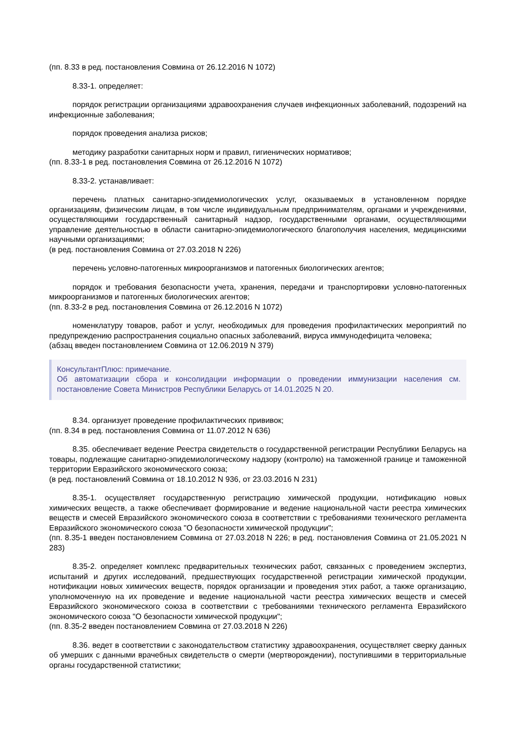(пп. 8.33 в ред. постановления Совмина от 26.12.2016 N 1072)
8.33-1. определяет:
порядок регистрации организациями здравоохранения случаев инфекционных заболеваний, подозрений на инфекционные заболевания;
порядок проведения анализа рисков;
методику разработки санитарных норм и правил, гигиенических нормативов;
(пп. 8.33-1 в ред. постановления Совмина от 26.12.2016 N 1072)
8.33-2. устанавливает:
перечень платных санитарно-эпидемиологических услуг, оказываемых в установленном порядке организациям, физическим лицам, в том числе индивидуальным предпринимателям, органами и учреждениями, осуществляющими государственный санитарный надзор, государственными органами, осуществляющими управление деятельностью в области санитарно-эпидемиологического благополучия населения, медицинскими научными организациями;
(в ред. постановления Совмина от 27.03.2018 N 226)
перечень условно-патогенных микроорганизмов и патогенных биологических агентов;
порядок и требования безопасности учета, хранения, передачи и транспортировки условно-патогенных микроорганизмов и патогенных биологических агентов;
(пп. 8.33-2 в ред. постановления Совмина от 26.12.2016 N 1072)
номенклатуру товаров, работ и услуг, необходимых для проведения профилактических мероприятий по предупреждению распространения социально опасных заболеваний, вируса иммунодефицита человека;
(абзац введен постановлением Совмина от 12.06.2019 N 379)
КонсультантПлюс: примечание.
Об автоматизации сбора и консолидации информации о проведении иммунизации населения см. постановление Совета Министров Республики Беларусь от 14.01.2025 N 20.
8.34. организует проведение профилактических прививок;
(пп. 8.34 в ред. постановления Совмина от 11.07.2012 N 636)
8.35. обеспечивает ведение Реестра свидетельств о государственной регистрации Республики Беларусь на товары, подлежащие санитарно-эпидемиологическому надзору (контролю) на таможенной границе и таможенной территории Евразийского экономического союза;
(в ред. постановлений Совмина от 18.10.2012 N 936, от 23.03.2016 N 231)
8.35-1. осуществляет государственную регистрацию химической продукции, нотификацию новых химических веществ, а также обеспечивает формирование и ведение национальной части реестра химических веществ и смесей Евразийского экономического союза в соответствии с требованиями технического регламента Евразийского экономического союза "О безопасности химической продукции";
(пп. 8.35-1 введен постановлением Совмина от 27.03.2018 N 226; в ред. постановления Совмина от 21.05.2021 N 283)
8.35-2. определяет комплекс предварительных технических работ, связанных с проведением экспертиз, испытаний и других исследований, предшествующих государственной регистрации химической продукции, нотификации новых химических веществ, порядок организации и проведения этих работ, а также организацию, уполномоченную на их проведение и ведение национальной части реестра химических веществ и смесей Евразийского экономического союза в соответствии с требованиями технического регламента Евразийского экономического союза "О безопасности химической продукции";
(пп. 8.35-2 введен постановлением Совмина от 27.03.2018 N 226)
8.36. ведет в соответствии с законодательством статистику здравоохранения, осуществляет сверку данных об умерших с данными врачебных свидетельств о смерти (мертворождении), поступившими в территориальные органы государственной статистики;